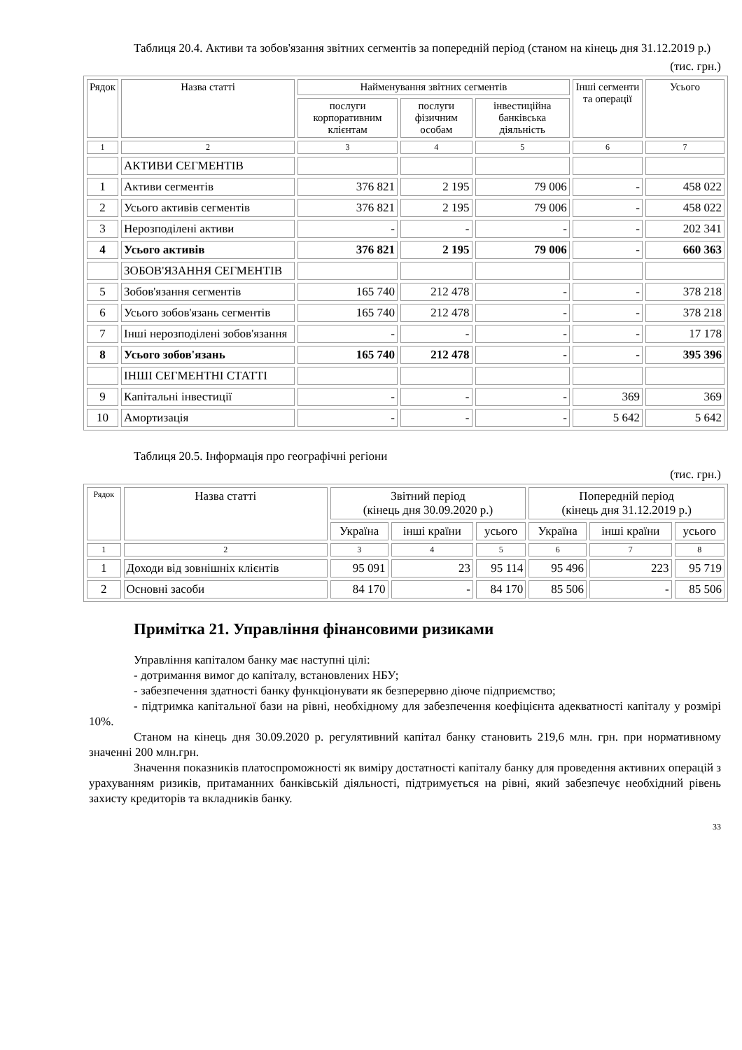Таблиця 20.4. Активи та зобов'язання звітних сегментів за попередній період (станом на кінець дня 31.12.2019 р.)
(тис. грн.)
| Рядок | Назва статті | Найменування звітних сегментів | | | Інші сегменти та операції | Усього |
| --- | --- | --- | --- | --- | --- | --- |
| | | послуги корпоративним клієнтам | послуги фізичним особам | інвестиційна банківська діяльність | | |
| 1 | 2 | 3 | 4 | 5 | 6 | 7 |
| | АКТИВИ СЕГМЕНТІВ | | | | | |
| 1 | Активи сегментів | 376 821 | 2 195 | 79 006 | - | 458 022 |
| 2 | Усього активів сегментів | 376 821 | 2 195 | 79 006 | - | 458 022 |
| 3 | Нерозподілені активи | - | - | - | - | 202 341 |
| 4 | Усього активів | 376 821 | 2 195 | 79 006 | - | 660 363 |
| | ЗОБОВ'ЯЗАННЯ СЕГМЕНТІВ | | | | | |
| 5 | Зобов'язання сегментів | 165 740 | 212 478 | - | - | 378 218 |
| 6 | Усього зобов'язань сегментів | 165 740 | 212 478 | - | - | 378 218 |
| 7 | Інші нерозподілені зобов'язання | - | - | - | - | 17 178 |
| 8 | Усього зобов'язань | 165 740 | 212 478 | - | - | 395 396 |
| | ІНШІ СЕГМЕНТНІ СТАТТІ | | | | | |
| 9 | Капітальні інвестиції | - | - | - | 369 | 369 |
| 10 | Амортизація | - | - | - | 5 642 | 5 642 |
Таблиця 20.5. Інформація про географічні регіони
(тис. грн.)
| Рядок | Назва статті | Звітний період (кінець дня 30.09.2020 р.) | | | Попередній період (кінець дня 31.12.2019 р.) | | |
| --- | --- | --- | --- | --- | --- | --- | --- |
| | | Україна | інші країни | усього | Україна | інші країни | усього |
| 1 | 2 | 3 | 4 | 5 | 6 | 7 | 8 |
| 1 | Доходи від зовнішніх клієнтів | 95 091 | 23 | 95 114 | 95 496 | 223 | 95 719 |
| 2 | Основні засоби | 84 170 | - | 84 170 | 85 506 | - | 85 506 |
Примітка 21. Управління фінансовими ризиками
Управління капіталом банку має наступні цілі:
- дотримання вимог до капіталу, встановлених НБУ;
- забезпечення здатності банку функціонувати як безперервно діюче підприємство;
- підтримка капітальної бази на рівні, необхідному для забезпечення коефіцієнта адекватності капіталу у розмірі 10%.
Станом на кінець дня 30.09.2020 р. регулятивний капітал банку становить 219,6 млн. грн. при нормативному значенні 200 млн.грн.
Значення показників платоспроможності як виміру достатності капіталу банку для проведення активних операцій з урахуванням ризиків, притаманних банківській діяльності, підтримується на рівні, який забезпечує необхідний рівень захисту кредиторів та вкладників банку.
33